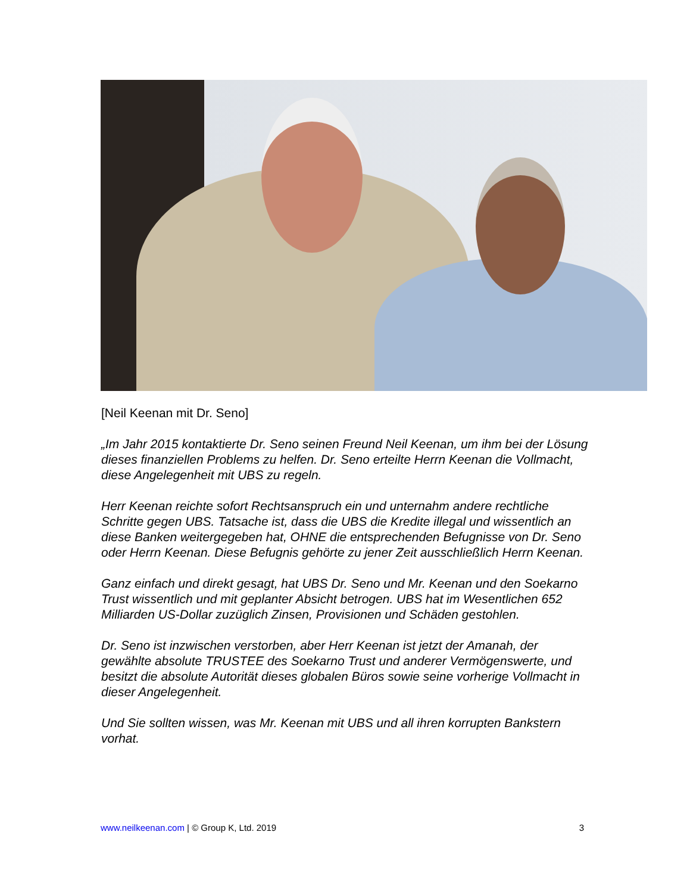[Neil Keenan mit Dr. Seno]
„Im Jahr 2015 kontaktierte Dr. Seno seinen Freund Neil Keenan, um ihm bei der Lösung dieses finanziellen Problems zu helfen. Dr. Seno erteilte Herrn Keenan die Vollmacht, diese Angelegenheit mit UBS zu regeln.
Herr Keenan reichte sofort Rechtsanspruch ein und unternahm andere rechtliche Schritte gegen UBS. Tatsache ist, dass die UBS die Kredite illegal und wissentlich an diese Banken weitergegeben hat, OHNE die entsprechenden Befugnisse von Dr. Seno oder Herrn Keenan. Diese Befugnis gehörte zu jener Zeit ausschließlich Herrn Keenan.
Ganz einfach und direkt gesagt, hat UBS Dr. Seno und Mr. Keenan und den Soekarno Trust wissentlich und mit geplanter Absicht betrogen. UBS hat im Wesentlichen 652 Milliarden US-Dollar zuzüglich Zinsen, Provisionen und Schäden gestohlen.
Dr. Seno ist inzwischen verstorben, aber Herr Keenan ist jetzt der Amanah, der gewählte absolute TRUSTEE des Soekarno Trust und anderer Vermögenswerte, und besitzt die absolute Autorität dieses globalen Büros sowie seine vorherige Vollmacht in dieser Angelegenheit.
Und Sie sollten wissen, was Mr. Keenan mit UBS und all ihren korrupten Bankstern vorhat.
www.neilkeenan.com | © Group K, Ltd. 2019 3